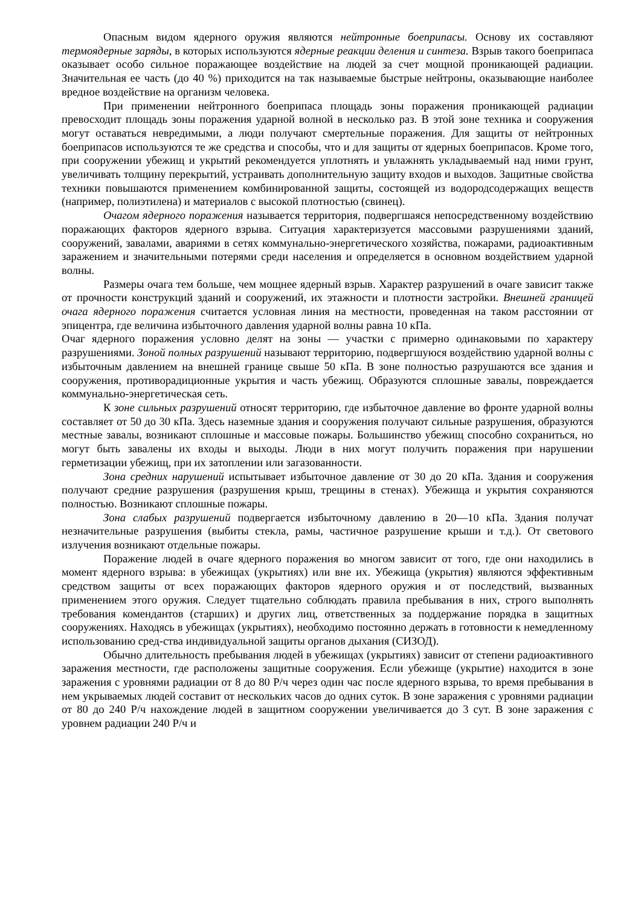Опасным видом ядерного оружия являются нейтронные боеприпасы. Основу их составляют термоядерные заряды, в которых используются ядерные реакции деления и синтеза. Взрыв такого боеприпаса оказывает особо сильное поражающее воздействие на людей за счет мощной проникающей радиации. Значительная ее часть (до 40 %) приходится на так называемые быстрые нейтроны, оказывающие наиболее вредное воздействие на организм человека.
При применении нейтронного боеприпаса площадь зоны поражения проникающей радиации превосходит площадь зоны поражения ударной волной в несколько раз. В этой зоне техника и сооружения могут оставаться невредимыми, а люди получают смертельные поражения. Для защиты от нейтронных боеприпасов используются те же средства и способы, что и для защиты от ядерных боеприпасов. Кроме того, при сооружении убежищ и укрытий рекомендуется уплотнять и увлажнять укладываемый над ними грунт, увеличивать толщину перекрытий, устраивать дополнительную защиту входов и выходов. Защитные свойства техники повышаются применением комбинированной защиты, состоящей из водородсодержащих веществ (например, полиэтилена) и материалов с высокой плотностью (свинец).
Очагом ядерного поражения называется территория, подвергшаяся непосредственному воздействию поражающих факторов ядерного взрыва. Ситуация характеризуется массовыми разрушениями зданий, сооружений, завалами, авариями в сетях коммунально-энергетического хозяйства, пожарами, радиоактивным заражением и значительными потерями среди населения и определяется в основном воздействием ударной волны.
Размеры очага тем больше, чем мощнее ядерный взрыв. Характер разрушений в очаге зависит также от прочности конструкций зданий и сооружений, их этажности и плотности застройки. Внешней границей очага ядерного поражения считается условная линия на местности, проведенная на таком расстоянии от эпицентра, где величина избыточного давления ударной волны равна 10 кПа.
Очаг ядерного поражения условно делят на зоны — участки с примерно одинаковыми по характеру разрушениями. Зоной полных разрушений называют территорию, подвергшуюся воздействию ударной волны с избыточным давлением на внешней границе свыше 50 кПа. В зоне полностью разрушаются все здания и сооружения, противорадиционные укрытия и часть убежищ. Образуются сплошные завалы, повреждается коммунально-энергетическая сеть.
К зоне сильных разрушений относят территорию, где избыточное давление во фронте ударной волны составляет от 50 до 30 кПа. Здесь наземные здания и сооружения получают сильные разрушения, образуются местные завалы, возникают сплошные и массовые пожары. Большинство убежищ способно сохраниться, но могут быть завалены их входы и выходы. Люди в них могут получить поражения при нарушении герметизации убежищ, при их затоплении или загазованности.
Зона средних нарушений испытывает избыточное давление от 30 до 20 кПа. Здания и сооружения получают средние разрушения (разрушения крыш, трещины в стенах). Убежища и укрытия сохраняются полностью. Возникают сплошные пожары.
Зона слабых разрушений подвергается избыточному давлению в 20—10 кПа. Здания получат незначительные разрушения (выбиты стекла, рамы, частичное разрушение крыши и т.д.). От светового излучения возникают отдельные пожары.
Поражение людей в очаге ядерного поражения во многом зависит от того, где они находились в момент ядерного взрыва: в убежищах (укрытиях) или вне их. Убежища (укрытия) являются эффективным средством защиты от всех поражающих факторов ядерного оружия и от последствий, вызванных применением этого оружия. Следует тщательно соблюдать правила пребывания в них, строго выполнять требования комендантов (старших) и других лиц, ответственных за поддержание порядка в защитных сооружениях. Находясь в убежищах (укрытиях), необходимо постоянно держать в готовности к немедленному использованию сред-ства индивидуальной защиты органов дыхания (СИЗОД).
Обычно длительность пребывания людей в убежищах (укрытиях) зависит от степени радиоактивного заражения местности, где расположены защитные сооружения. Если убежище (укрытие) находится в зоне заражения с уровнями радиации от 8 до 80 Р/ч через один час после ядерного взрыва, то время пребывания в нем укрываемых людей составит от нескольких часов до одних суток. В зоне заражения с уровнями радиации от 80 до 240 Р/ч нахождение людей в защитном сооружении увеличивается до 3 сут. В зоне заражения с уровнем радиации 240 Р/ч и